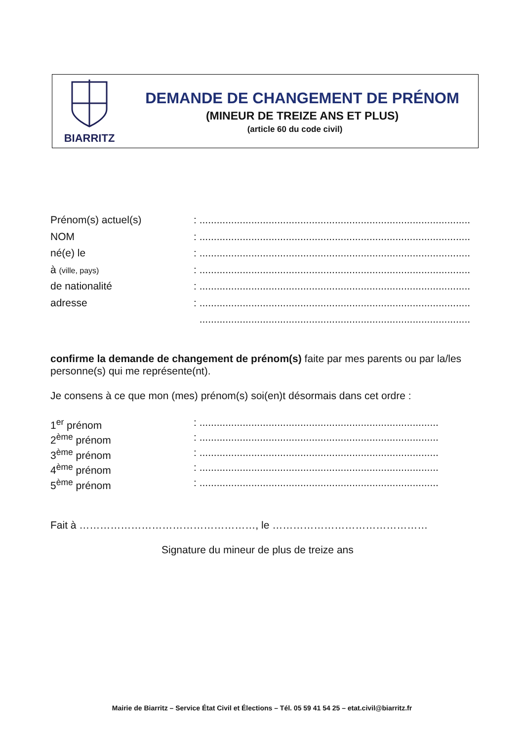BIARRITZ
DEMANDE DE CHANGEMENT DE PRÉNOM
(MINEUR DE TREIZE ANS ET PLUS)
(article 60 du code civil)
Prénom(s) actuel(s) : ..............................................................................................
NOM : ..............................................................................................
né(e) le : ..............................................................................................
à (ville, pays)
: ..............................................................................................
de nationalité : ..............................................................................................
adresse : ..............................................................................................
..............................................................................................
confirme la demande de changement de prénom(s) faite par mes parents ou par la/les personne(s) qui me représente(nt).
Je consens à ce que mon (mes) prénom(s) soi(en)t désormais dans cet ordre :
1<sup>er</sup> prénom : ...................................................................................
2<sup>ème</sup> prénom : ...................................................................................
3<sup>ème</sup> prénom : ...................................................................................
4<sup>ème</sup> prénom : ...................................................................................
5<sup>ème</sup> prénom : ...................................................................................
Fait à ……………………………………………, le ………………………………………
Signature du mineur de plus de treize ans
Mairie de Biarritz – Service État Civil et Élections – Tél. 05 59 41 54 25 – etat.civil@biarritz.fr